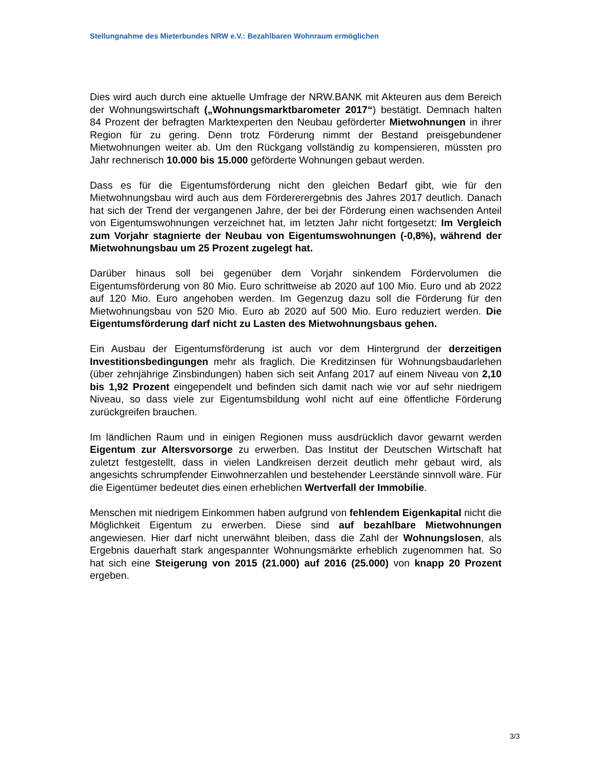Stellungnahme des Mieterbundes NRW e.V.: Bezahlbaren Wohnraum ermöglichen
Dies wird auch durch eine aktuelle Umfrage der NRW.BANK mit Akteuren aus dem Bereich der Wohnungswirtschaft („Wohnungsmarktbarometer 2017“) bestätigt. Demnach halten 84 Prozent der befragten Marktexperten den Neubau geförderter Mietwohnungen in ihrer Region für zu gering. Denn trotz Förderung nimmt der Bestand preisgebundener Mietwohnungen weiter ab. Um den Rückgang vollständig zu kompensieren, müssten pro Jahr rechnerisch 10.000 bis 15.000 geförderte Wohnungen gebaut werden.
Dass es für die Eigentumsförderung nicht den gleichen Bedarf gibt, wie für den Mietwohnungsbau wird auch aus dem Fördererergebnis des Jahres 2017 deutlich. Danach hat sich der Trend der vergangenen Jahre, der bei der Förderung einen wachsenden Anteil von Eigentumswohnungen verzeichnet hat, im letzten Jahr nicht fortgesetzt: Im Vergleich zum Vorjahr stagnierte der Neubau von Eigentumswohnungen (-0,8%), während der Mietwohnungsbau um 25 Prozent zugelegt hat.
Darüber hinaus soll bei gegenüber dem Vorjahr sinkendem Fördervolumen die Eigentumsförderung von 80 Mio. Euro schrittweise ab 2020 auf 100 Mio. Euro und ab 2022 auf 120 Mio. Euro angehoben werden. Im Gegenzug dazu soll die Förderung für den Mietwohnungsbau von 520 Mio. Euro ab 2020 auf 500 Mio. Euro reduziert werden. Die Eigentumsförderung darf nicht zu Lasten des Mietwohnungsbaus gehen.
Ein Ausbau der Eigentumsförderung ist auch vor dem Hintergrund der derzeitigen Investitionsbedingungen mehr als fraglich. Die Kreditzinsen für Wohnungsbaudarlehen (über zehnjährige Zinsbindungen) haben sich seit Anfang 2017 auf einem Niveau von 2,10 bis 1,92 Prozent eingependelt und befinden sich damit nach wie vor auf sehr niedrigem Niveau, so dass viele zur Eigentumsbildung wohl nicht auf eine öffentliche Förderung zurückgreifen brauchen.
Im ländlichen Raum und in einigen Regionen muss ausdrücklich davor gewarnt werden Eigentum zur Altersvorsorge zu erwerben. Das Institut der Deutschen Wirtschaft hat zuletzt festgestellt, dass in vielen Landkreisen derzeit deutlich mehr gebaut wird, als angesichts schrumpfender Einwohnerzahlen und bestehender Leerstände sinnvoll wäre. Für die Eigentümer bedeutet dies einen erheblichen Wertverfall der Immobilie.
Menschen mit niedrigem Einkommen haben aufgrund von fehlendem Eigenkapital nicht die Möglichkeit Eigentum zu erwerben. Diese sind auf bezahlbare Mietwohnungen angewiesen. Hier darf nicht unerwähnt bleiben, dass die Zahl der Wohnungslosen, als Ergebnis dauerhaft stark angespannter Wohnungsmärkte erheblich zugenommen hat. So hat sich eine Steigerung von 2015 (21.000) auf 2016 (25.000) von knapp 20 Prozent ergeben.
3/3